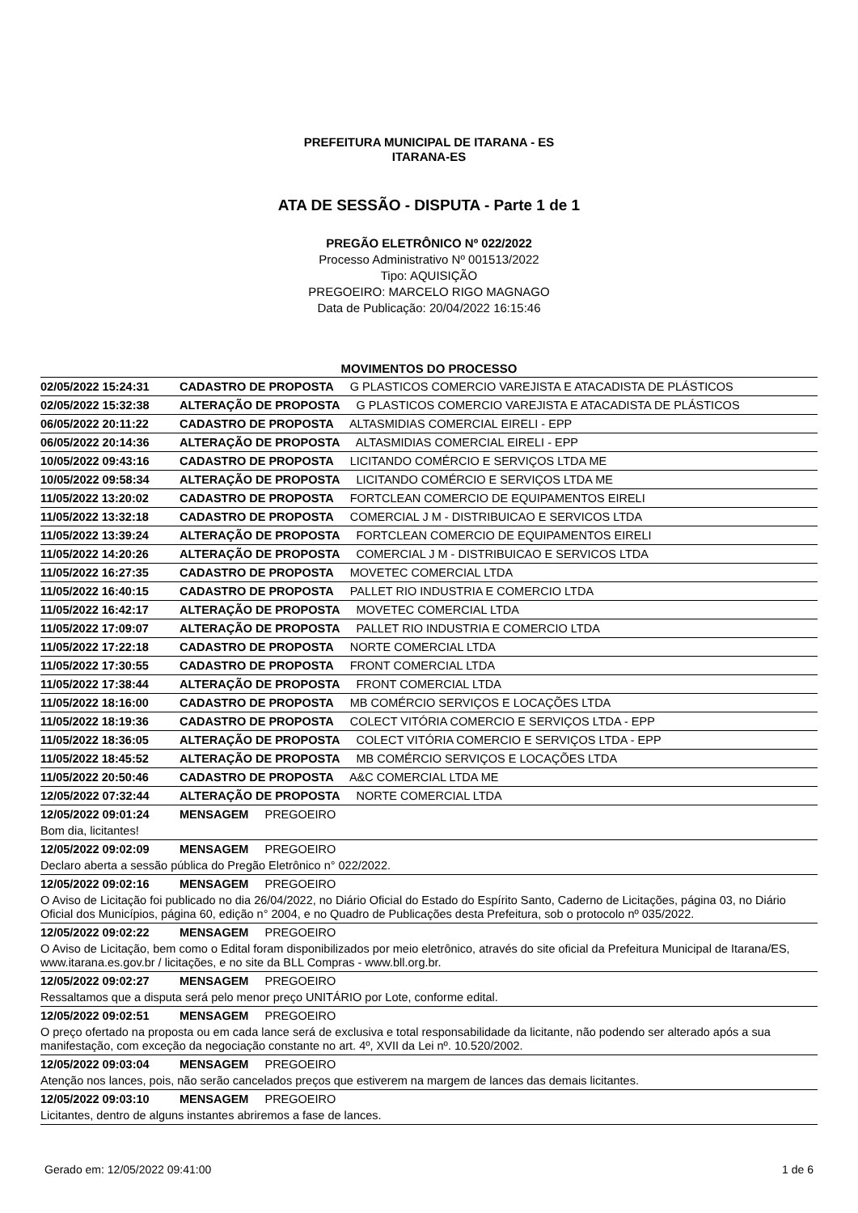PREFEITURA MUNICIPAL DE ITARANA - ES
ITARANA-ES
ATA DE SESSÃO - DISPUTA - Parte 1 de 1
PREGÃO ELETRÔNICO Nº 022/2022
Processo Administrativo Nº 001513/2022
Tipo: AQUISIÇÃO
PREGOEIRO: MARCELO RIGO MAGNAGO
Data de Publicação: 20/04/2022 16:15:46
MOVIMENTOS DO PROCESSO
02/05/2022 15:24:31 CADASTRO DE PROPOSTA G PLASTICOS COMERCIO VAREJISTA E ATACADISTA DE PLÁSTICOS
02/05/2022 15:32:38 ALTERAÇÃO DE PROPOSTA G PLASTICOS COMERCIO VAREJISTA E ATACADISTA DE PLÁSTICOS
06/05/2022 20:11:22 CADASTRO DE PROPOSTA ALTASMIDIAS COMERCIAL EIRELI - EPP
06/05/2022 20:14:36 ALTERAÇÃO DE PROPOSTA ALTASMIDIAS COMERCIAL EIRELI - EPP
10/05/2022 09:43:16 CADASTRO DE PROPOSTA LICITANDO COMÉRCIO E SERVIÇOS LTDA ME
10/05/2022 09:58:34 ALTERAÇÃO DE PROPOSTA LICITANDO COMÉRCIO E SERVIÇOS LTDA ME
11/05/2022 13:20:02 CADASTRO DE PROPOSTA FORTCLEAN COMERCIO DE EQUIPAMENTOS EIRELI
11/05/2022 13:32:18 CADASTRO DE PROPOSTA COMERCIAL J M - DISTRIBUICAO E SERVICOS LTDA
11/05/2022 13:39:24 ALTERAÇÃO DE PROPOSTA FORTCLEAN COMERCIO DE EQUIPAMENTOS EIRELI
11/05/2022 14:20:26 ALTERAÇÃO DE PROPOSTA COMERCIAL J M - DISTRIBUICAO E SERVICOS LTDA
11/05/2022 16:27:35 CADASTRO DE PROPOSTA MOVETEC COMERCIAL LTDA
11/05/2022 16:40:15 CADASTRO DE PROPOSTA PALLET RIO INDUSTRIA E COMERCIO LTDA
11/05/2022 16:42:17 ALTERAÇÃO DE PROPOSTA MOVETEC COMERCIAL LTDA
11/05/2022 17:09:07 ALTERAÇÃO DE PROPOSTA PALLET RIO INDUSTRIA E COMERCIO LTDA
11/05/2022 17:22:18 CADASTRO DE PROPOSTA NORTE COMERCIAL LTDA
11/05/2022 17:30:55 CADASTRO DE PROPOSTA FRONT COMERCIAL LTDA
11/05/2022 17:38:44 ALTERAÇÃO DE PROPOSTA FRONT COMERCIAL LTDA
11/05/2022 18:16:00 CADASTRO DE PROPOSTA MB COMÉRCIO SERVIÇOS E LOCAÇÕES LTDA
11/05/2022 18:19:36 CADASTRO DE PROPOSTA COLECT VITÓRIA COMERCIO E SERVIÇOS LTDA - EPP
11/05/2022 18:36:05 ALTERAÇÃO DE PROPOSTA COLECT VITÓRIA COMERCIO E SERVIÇOS LTDA - EPP
11/05/2022 18:45:52 ALTERAÇÃO DE PROPOSTA MB COMÉRCIO SERVIÇOS E LOCAÇÕES LTDA
11/05/2022 20:50:46 CADASTRO DE PROPOSTA A&C COMERCIAL LTDA ME
12/05/2022 07:32:44 ALTERAÇÃO DE PROPOSTA NORTE COMERCIAL LTDA
12/05/2022 09:01:24 MENSAGEM PREGOEIRO
Bom dia, licitantes!
12/05/2022 09:02:09 MENSAGEM PREGOEIRO
Declaro aberta a sessão pública do Pregão Eletrônico n° 022/2022.
12/05/2022 09:02:16 MENSAGEM PREGOEIRO
O Aviso de Licitação foi publicado no dia 26/04/2022, no Diário Oficial do Estado do Espírito Santo, Caderno de Licitações, página 03, no Diário Oficial dos Municípios, página 60, edição n° 2004, e no Quadro de Publicações desta Prefeitura, sob o protocolo nº 035/2022.
12/05/2022 09:02:22 MENSAGEM PREGOEIRO
O Aviso de Licitação, bem como o Edital foram disponibilizados por meio eletrônico, através do site oficial da Prefeitura Municipal de Itarana/ES, www.itarana.es.gov.br / licitações, e no site da BLL Compras - www.bll.org.br.
12/05/2022 09:02:27 MENSAGEM PREGOEIRO
Ressaltamos que a disputa será pelo menor preço UNITÁRIO por Lote, conforme edital.
12/05/2022 09:02:51 MENSAGEM PREGOEIRO
O preço ofertado na proposta ou em cada lance será de exclusiva e total responsabilidade da licitante, não podendo ser alterado após a sua manifestação, com exceção da negociação constante no art. 4º, XVII da Lei nº. 10.520/2002.
12/05/2022 09:03:04 MENSAGEM PREGOEIRO
Atenção nos lances, pois, não serão cancelados preços que estiverem na margem de lances das demais licitantes.
12/05/2022 09:03:10 MENSAGEM PREGOEIRO
Licitantes, dentro de alguns instantes abriremos a fase de lances.
Gerado em: 12/05/2022 09:41:00 1 de 6